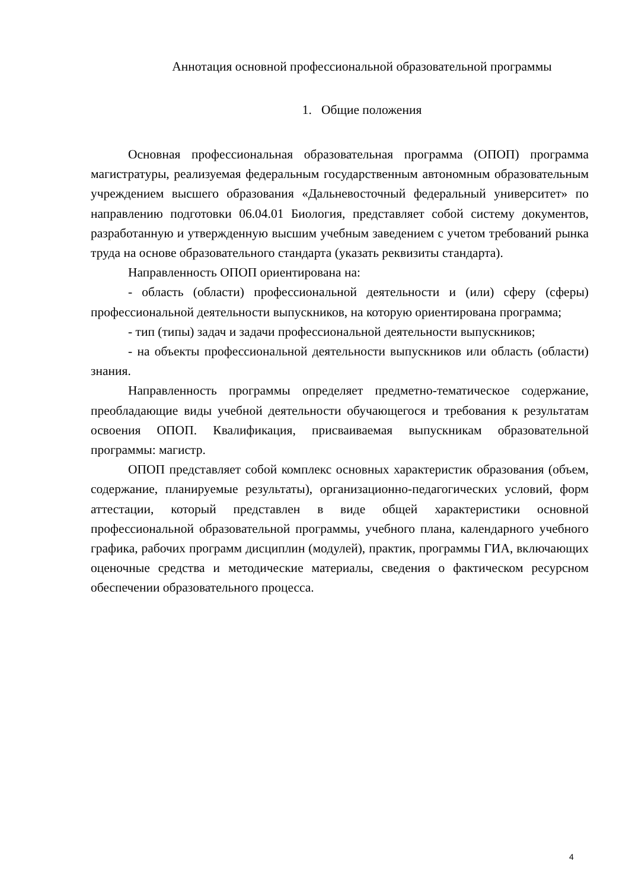Аннотация основной профессиональной образовательной программы
1. Общие положения
Основная профессиональная образовательная программа (ОПОП) программа магистратуры, реализуемая федеральным государственным автономным образовательным учреждением высшего образования «Дальневосточный федеральный университет» по направлению подготовки 06.04.01 Биология, представляет собой систему документов, разработанную и утвержденную высшим учебным заведением с учетом требований рынка труда на основе образовательного стандарта (указать реквизиты стандарта).
Направленность ОПОП ориентирована на:
- область (области) профессиональной деятельности и (или) сферу (сферы) профессиональной деятельности выпускников, на которую ориентирована программа;
- тип (типы) задач и задачи профессиональной деятельности выпускников;
- на объекты профессиональной деятельности выпускников или область (области) знания.
Направленность программы определяет предметно-тематическое содержание, преобладающие виды учебной деятельности обучающегося и требования к результатам освоения ОПОП. Квалификация, присваиваемая выпускникам образовательной программы: магистр.
ОПОП представляет собой комплекс основных характеристик образования (объем, содержание, планируемые результаты), организационно-педагогических условий, форм аттестации, который представлен в виде общей характеристики основной профессиональной образовательной программы, учебного плана, календарного учебного графика, рабочих программ дисциплин (модулей), практик, программы ГИА, включающих оценочные средства и методические материалы, сведения о фактическом ресурсном обеспечении образовательного процесса.
4